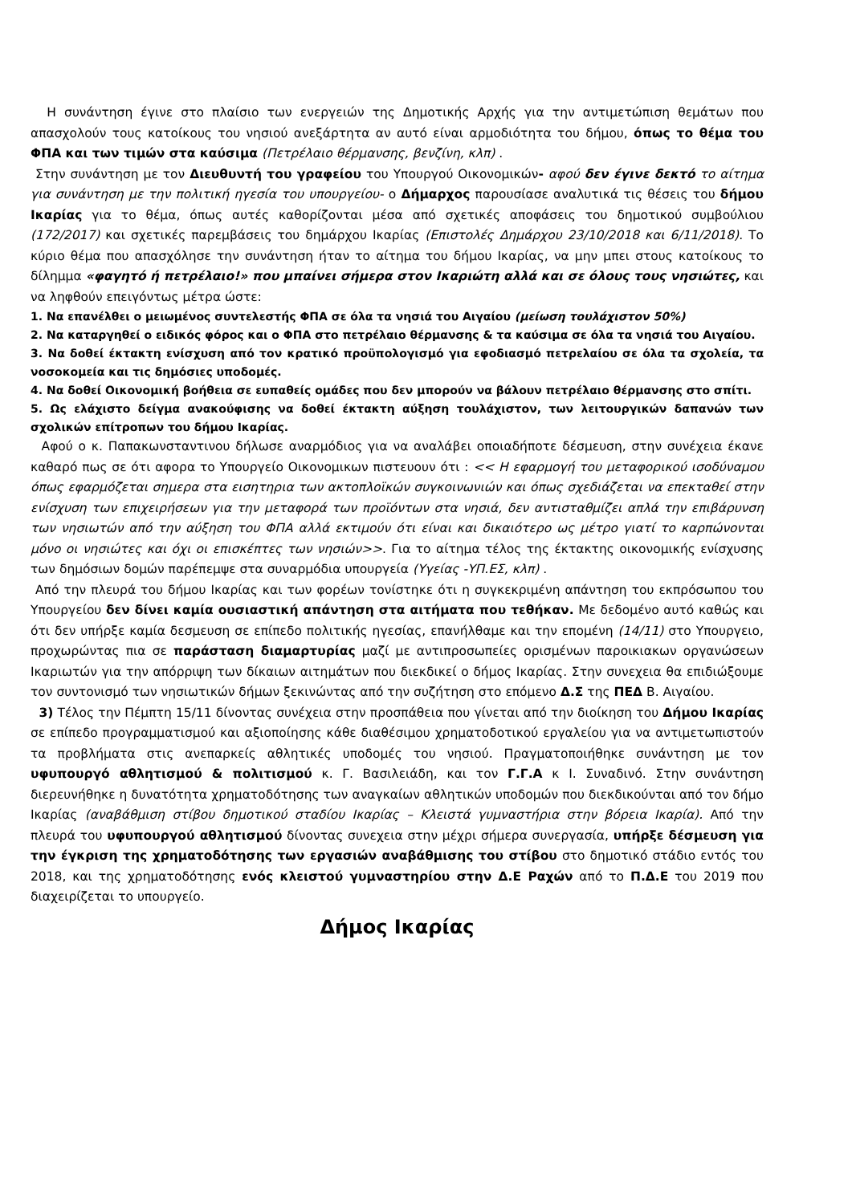Η συνάντηση έγινε στο πλαίσιο των ενεργειών της Δημοτικής Αρχής για την αντιμετώπιση θεμάτων που απασχολούν τους κατοίκους του νησιού ανεξάρτητα αν αυτό είναι αρμοδιότητα του δήμου, όπως το θέμα του ΦΠΑ και των τιμών στα καύσιμα (Πετρέλαιο θέρμανσης, βενζίνη, κλπ) .
Στην συνάντηση με τον Διευθυντή του γραφείου του Υπουργού Οικονομικών- αφού δεν έγινε δεκτό το αίτημα για συνάντηση με την πολιτική ηγεσία του υπουργείου- ο Δήμαρχος παρουσίασε αναλυτικά τις θέσεις του δήμου Ικαρίας για το θέμα, όπως αυτές καθορίζονται μέσα από σχετικές αποφάσεις του δημοτικού συμβούλιου (172/2017) και σχετικές παρεμβάσεις του δημάρχου Ικαρίας (Επιστολές Δημάρχου 23/10/2018 και 6/11/2018). Το κύριο θέμα που απασχόλησε την συνάντηση ήταν το αίτημα του δήμου Ικαρίας, να μην μπει στους κατοίκους το δίλημμα «φαγητό ή πετρέλαιο!» που μπαίνει σήμερα στον Ικαριώτη αλλά και σε όλους τους νησιώτες, και να ληφθούν επειγόντως μέτρα ώστε:
1. Να επανέλθει ο μειωμένος συντελεστής ΦΠΑ σε όλα τα νησιά του Αιγαίου (μείωση τουλάχιστον 50%)
2. Να καταργηθεί ο ειδικός φόρος και ο ΦΠΑ στο πετρέλαιο θέρμανσης & τα καύσιμα σε όλα τα νησιά του Αιγαίου.
3. Να δοθεί έκτακτη ενίσχυση από τον κρατικό προϋπολογισμό για εφοδιασμό πετρελαίου σε όλα τα σχολεία, τα νοσοκομεία και τις δημόσιες υποδομές.
4. Να δοθεί Οικονομική βοήθεια σε ευπαθείς ομάδες που δεν μπορούν να βάλουν πετρέλαιο θέρμανσης στο σπίτι.
5. Ως ελάχιστο δείγμα ανακούφισης να δοθεί έκτακτη αύξηση τουλάχιστον, των λειτουργικών δαπανών των σχολικών επίτροπων του δήμου Ικαρίας.
Αφού ο κ. Παπακωνσταντινου δήλωσε αναρμόδιος για να αναλάβει οποιαδήποτε δέσμευση, στην συνέχεια έκανε καθαρό πως σε ότι αφορα το Υπουργείο Οικονομικων πιστευουν ότι : << Η εφαρμογή του μεταφορικού ισοδύναμου όπως εφαρμόζεται σημερα στα εισητηρια των ακτοπλοϊκών συγκοινωνιών και όπως σχεδιάζεται να επεκταθεί στην ενίσχυση των επιχειρήσεων για την μεταφορά των προϊόντων στα νησιά, δεν αντισταθμίζει απλά την επιβάρυνση των νησιωτών από την αύξηση του ΦΠΑ αλλά εκτιμούν ότι είναι και δικαιότερο ως μέτρο γιατί το καρπώνονται μόνο οι νησιώτες και όχι οι επισκέπτες των νησιών>>. Για το αίτημα τέλος της έκτακτης οικονομικής ενίσχυσης των δημόσιων δομών παρέπεμψε στα συναρμόδια υπουργεία (Υγείας -ΥΠ.ΕΣ, κλπ) .
Από την πλευρά του δήμου Ικαρίας και των φορέων τονίστηκε ότι η συγκεκριμένη απάντηση του εκπρόσωπου του Υπουργείου δεν δίνει καμία ουσιαστική απάντηση στα αιτήματα που τεθήκαν. Με δεδομένο αυτό καθώς και ότι δεν υπήρξε καμία δεσμευση σε επίπεδο πολιτικής ηγεσίας, επανήλθαμε και την επομένη (14/11) στο Υπουργειο, προχωρώντας πια σε παράσταση διαμαρτυρίας μαζί με αντιπροσωπείες ορισμένων παροικιακων οργανώσεων Ικαριωτών για την απόρριψη των δίκαιων αιτημάτων που διεκδικεί ο δήμος Ικαρίας. Στην συνεχεια θα επιδιώξουμε τον συντονισμό των νησιωτικών δήμων ξεκινώντας από την συζήτηση στο επόμενο Δ.Σ της ΠΕΔ Β. Αιγαίου.
3) Τέλος την Πέμπτη 15/11 δίνοντας συνέχεια στην προσπάθεια που γίνεται από την διοίκηση του Δήμου Ικαρίας σε επίπεδο προγραμματισμού και αξιοποίησης κάθε διαθέσιμου χρηματοδοτικού εργαλείου για να αντιμετωπιστούν τα προβλήματα στις ανεπαρκείς αθλητικές υποδομές του νησιού. Πραγματοποιήθηκε συνάντηση με τον υφυπουργό αθλητισμού & πολιτισμού κ. Γ. Βασιλειάδη, και τον Γ.Γ.Α κ Ι. Συναδινό. Στην συνάντηση διερευνήθηκε η δυνατότητα χρηματοδότησης των αναγκαίων αθλητικών υποδομών που διεκδικούνται από τον δήμο Ικαρίας (αναβάθμιση στίβου δημοτικού σταδίου Ικαρίας – Κλειστά γυμναστήρια στην βόρεια Ικαρία). Από την πλευρά του υφυπουργού αθλητισμού δίνοντας συνεχεια στην μέχρι σήμερα συνεργασία, υπήρξε δέσμευση για την έγκριση της χρηματοδότησης των εργασιών αναβάθμισης του στίβου στο δημοτικό στάδιο εντός του 2018, και της χρηματοδότησης ενός κλειστού γυμναστηρίου στην Δ.Ε Ραχών από το Π.Δ.Ε του 2019 που διαχειρίζεται το υπουργείο.
Δήμος Ικαρίας